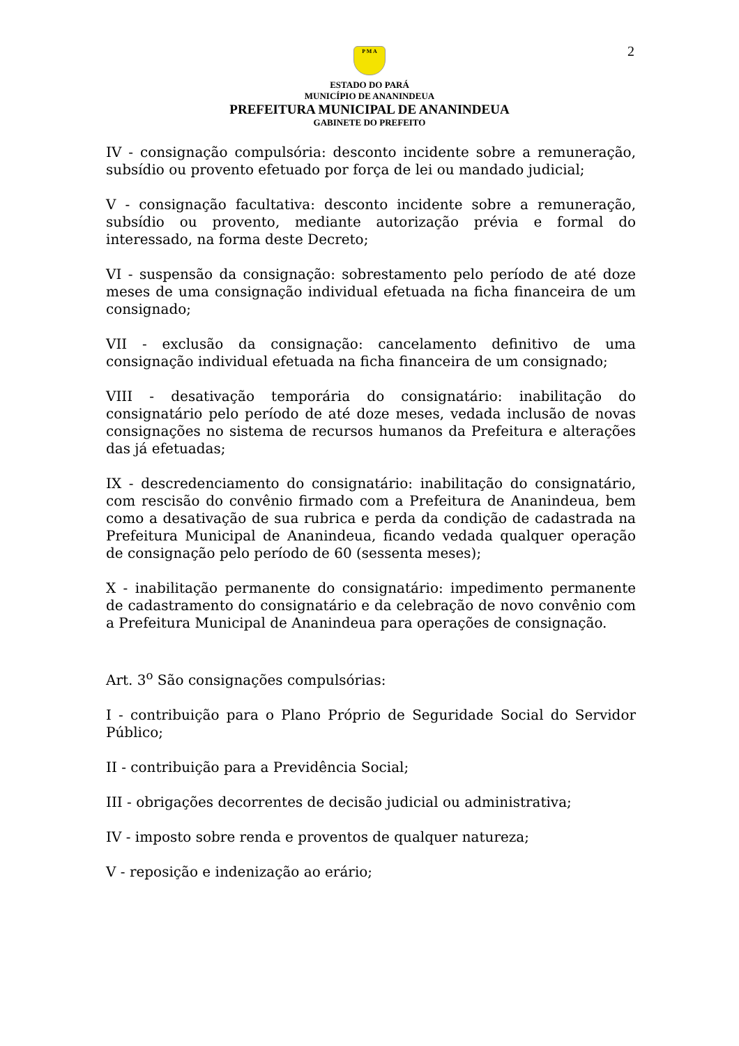2
P M A
ESTADO DO PARÁ
MUNICÍPIO DE ANANINDEUA
PREFEITURA MUNICIPAL DE ANANINDEUA
GABINETE DO PREFEITO
IV - consignação compulsória: desconto incidente sobre a remuneração, subsídio ou provento efetuado por força de lei ou mandado judicial;
V - consignação facultativa: desconto incidente sobre a remuneração, subsídio ou provento, mediante autorização prévia e formal do interessado, na forma deste Decreto;
VI - suspensão da consignação: sobrestamento pelo período de até doze meses de uma consignação individual efetuada na ficha financeira de um consignado;
VII - exclusão da consignação: cancelamento definitivo de uma consignação individual efetuada na ficha financeira de um consignado;
VIII - desativação temporária do consignatário: inabilitação do consignatário pelo período de até doze meses, vedada inclusão de novas consignações no sistema de recursos humanos da Prefeitura e alterações das já efetuadas;
IX - descredenciamento do consignatário: inabilitação do consignatário, com rescisão do convênio firmado com a Prefeitura de Ananindeua, bem como a desativação de sua rubrica e perda da condição de cadastrada na Prefeitura Municipal de Ananindeua, ficando vedada qualquer operação de consignação pelo período de 60 (sessenta meses);
X - inabilitação permanente do consignatário: impedimento permanente de cadastramento do consignatário e da celebração de novo convênio com a Prefeitura Municipal de Ananindeua para operações de consignação.
Art. 3<sup>o</sup> São consignações compulsórias:
I - contribuição para o Plano Próprio de Seguridade Social do Servidor Público;
II - contribuição para a Previdência Social;
III - obrigações decorrentes de decisão judicial ou administrativa;
IV - imposto sobre renda e proventos de qualquer natureza;
V - reposição e indenização ao erário;